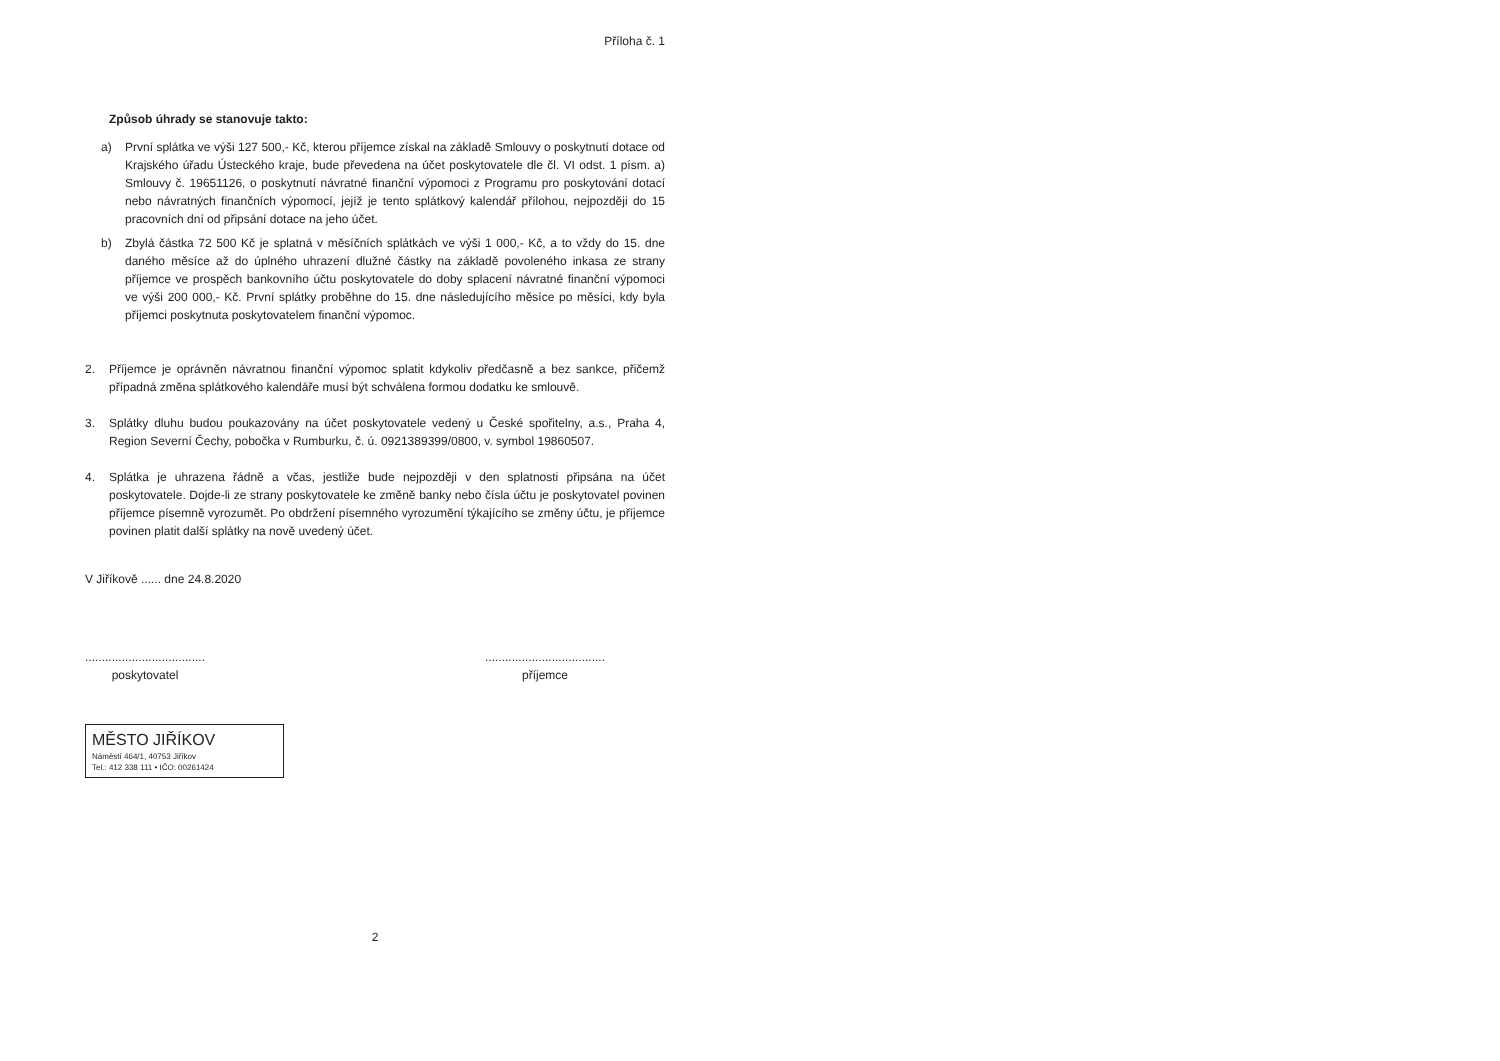Příloha č. 1
Způsob úhrady se stanovuje takto:
a) První splátka ve výši 127 500,- Kč, kterou příjemce získal na základě Smlouvy o poskytnutí dotace od Krajského úřadu Ústeckého kraje, bude převedena na účet poskytovatele dle čl. VI odst. 1 písm. a) Smlouvy č. 19651126, o poskytnutí návratné finanční výpomoci z Programu pro poskytování dotací nebo návratných finančních výpomocí, jejíž je tento splátkový kalendář přílohou, nejpozději do 15 pracovních dní od připsání dotace na jeho účet.
b) Zbylá částka 72 500 Kč je splatná v měsíčních splátkách ve výši 1 000,- Kč, a to vždy do 15. dne daného měsíce až do úplného uhrazení dlužné částky na základě povoleného inkasa ze strany příjemce ve prospěch bankovního účtu poskytovatele do doby splacení návratné finanční výpomoci ve výši 200 000,- Kč. První splátky proběhne do 15. dne následujícího měsíce po měsíci, kdy byla příjemci poskytnuta poskytovatelem finanční výpomoc.
2. Příjemce je oprávněn návratnou finanční výpomoc splatit kdykoliv předčasně a bez sankce, přičemž případná změna splátkového kalendáře musí být schválena formou dodatku ke smlouvě.
3. Splátky dluhu budou poukazovány na účet poskytovatele vedený u České spořitelny, a.s., Praha 4, Region Severní Čechy, pobočka v Rumburku, č. ú. 0921389399/0800, v. symbol 19860507.
4. Splátka je uhrazena řádně a včas, jestliže bude nejpozději v den splatnosti připsána na účet poskytovatele. Dojde-li ze strany poskytovatele ke změně banky nebo čísla účtu je poskytovatel povinen příjemce písemně vyrozumět. Po obdržení písemného vyrozumění týkajícího se změny účtu, je příjemce povinen platit další splátky na nově uvedený účet.
V Jiříkově ...... dne 24.8.2020
....................................
poskytovatel
....................................
příjemce
MĚSTO JIŘÍKOV
Náměstí 464/1, 40753 Jiříkov
Tel.: 412 338 111 • IČO: 00261424
2